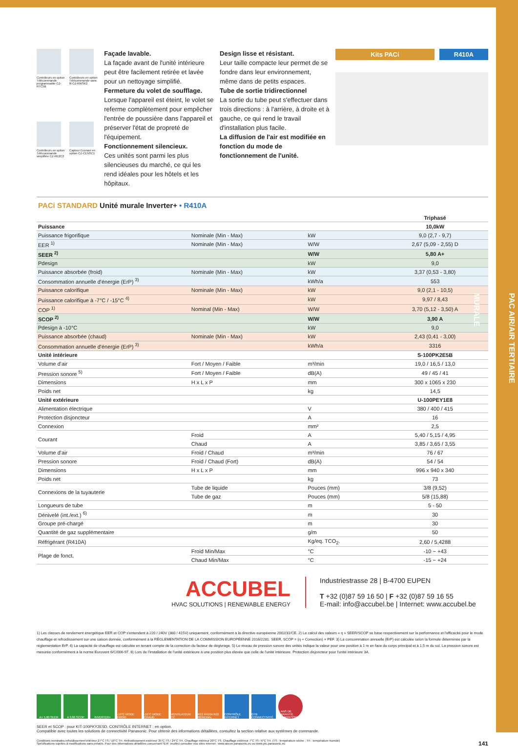PAC AIR/AIR TERTIAIRE
MURALE
Contrôleurs en option Télécommande programmable CZ-RTC5B
Contrôleurs en option Télécommande sans fil CZ-RWSK2
Contrôleurs en option Télécommande simplifiée CZ-RE2C2
Capteur Econavi en option CZ-CENSC1
Façade lavable.
La façade avant de l'unité intérieure peut être facilement retirée et lavée pour un nettoyage simplifié.
Fermeture du volet de soufflage.
Lorsque l'appareil est éteint, le volet se referme complètement pour empêcher l'entrée de poussière dans l'appareil et préserver l'état de propreté de l'équipement.
Fonctionnement silencieux.
Ces unités sont parmi les plus silencieuses du marché, ce qui les rend idéales pour les hôtels et les hôpitaux.
Design lisse et résistant.
Leur taille compacte leur permet de se fondre dans leur environnement, même dans de petits espaces.
Tube de sortie tridirectionnel
La sortie du tube peut s'effectuer dans trois directions : à l'arrière, à droite et à gauche, ce qui rend le travail d'installation plus facile.
La diffusion de l'air est modifiée en fonction du mode de fonctionnement de l'unité.
Kits PACi R410A
PACi STANDARD Unité murale Inverter+ • R410A
| | | | Triphasé |
| Puissance | | | 10,0kW |
| Puissance frigorifique | Nominale (Min - Max) | kW | 9,0 (2,7 - 9,7) |
| EER <sup>1)</sup> | Nominale (Min - Max) | W/W | 2,67 (5,09 - 2,55) D |
| SEER <sup>2)</sup> | | W/W | 5,80 A+ |
| Pdesign | | kW | 9,0 |
| Puissance absorbée (froid) | Nominale (Min - Max) | kW | 3,37 (0,53 - 3,80) |
| Consommation annuelle d'énergie (ErP) <sup>3)</sup> | | kWh/a | 553 |
| Puissance calorifique | Nominale (Min - Max) | kW | 9,0 (2,1 - 10,5) |
| Puissance calorifique à -7°C / -15°C <sup>4)</sup> | | kW | 9,97 / 8,43 |
| COP <sup>1)</sup> | Nominal (Min - Max) | W/W | 3,70 (5,12 - 3,50) A |
| SCOP <sup>2)</sup> | | W/W | 3,90 A |
| Pdesign à -10°C | | kW | 9,0 |
| Puissance absorbée (chaud) | Nominale (Min - Max) | kW | 2,43 (0,41 - 3,00) |
| Consommation annuelle d'énergie (ErP) <sup>3)</sup> | | kWh/a | 3316 |
| Unité intérieure | | | S-100PK2E5B |
| Volume d'air | Fort / Moyen / Faible | m³/min | 19,0 / 16,5 / 13,0 |
| Pression sonore <sup>5)</sup> | Fort / Moyen / Faible | dB(A) | 49 / 45 / 41 |
| Dimensions | H x L x P | mm | 300 x 1065 x 230 |
| Poids net | | kg | 14,5 |
| Unité extérieure | | | U-100PEY1E8 |
| Alimentation électrique | | V | 380 / 400 / 415 |
| Protection disjoncteur | | A | 16 |
| Connexion | | mm² | 2,5 |
| Courant | Froid | A | 5,40 / 5,15 / 4,95 |
| | Chaud | A | 3,85 / 3,65 / 3,55 |
| Volume d'air | Froid / Chaud | m³/min | 76 / 67 |
| Pression sonore | Froid / Chaud (Fort) | dB(A) | 54 / 54 |
| Dimensions | H x L x P | mm | 996 x 940 x 340 |
| Poids net | | kg | 73 |
| Connexions de la tuyauterie | Tube de liquide | Pouces (mm) | 3/8 (9,52) |
| | Tube de gaz | Pouces (mm) | 5/8 (15,88) |
| Longueurs de tube | | m | 5 - 50 |
| Dénivelé (int./ext.) <sup>6)</sup> | | m | 30 |
| Groupe pré-chargé | | m | 30 |
| Quantité de gaz supplémentaire | | g/m | 50 |
| Réfrigérant (R410A) | | Kg/eq. TCO<sub>2</sub>. | 2,60 / 5,4288 |
| Plage de fonct. | Froid Min/Max | °C | -10 ~ +43 |
| | Chaud Min/Max | °C | -15 ~ +24 |
ACCUBEL
HVAC SOLUTIONS | RENEWABLE ENERGY
Industriestrasse 28 | B-4700 EUPEN
T +32 (0)87 59 16 50 | F +32 (0)87 59 16 55
E-mail: info@accubel.be | Internet: www.accubel.be
1) Les classes de rendement énergétique EER et COP s'entendent à 220 / 240V (380 / 415V) uniquement, conformément à la directive européenne 2002/31/CE. 2) Le calcul des valeurs « η » SEER/SCOP se base respectivement sur la performance et l'efficacité pour le mode chauffage et refroidissement sur une saison donnée, conformément à la RÉGLEMENTATION DE LA COMMISSION EUROPÉENNE 2016/2281. SEER, SCOP = (η + Correction) × PEF. 3) La consommation annuelle (ErP) est calculée selon la formule déterminée par la réglementation ErP. 4) La capacité de chauffage est calculée en tenant compte de la correction du facteur de dégivrage. 5) Le niveau de pression sonore des unités indique la valeur pour une position à 1 m en face du corps principal et à 1,5 m du sol. La pression sonore est mesurée conformément à la norme Eurovent 6/C/006-97. 6) Lors de l'installation de l'unité extérieure à une position plus élevée que celle de l'unité intérieure. Protection disjoncteur pour l'unité intérieure 3A.
A+ 5,80 SEER A 3,80 SCOP INVERTER+ -10°C MODE FROID
-15°C MODE CHAUD
VENTILATEUR CC
R22 R410A R22 RENEWAL
CONTRÔLE INTERNET
GTB CONNECTIVITÉ
5 ANS DE GARANTIE COMPRESSEUR
SEER et SCOP : pour KIT-100PKY2E5D. CONTRÔLE INTERNET : en option.
Compatible avec toutes les solutions de connectivité Panasonic. Pour obtenir des informations détaillées, consultez la section relative aux systèmes de commande.
Conditions nominales refroidissement intérieur 27°C TS / 19°C TH. Refroidissement extérieur 35°C TS / 24°C TH. Chauffage intérieur 20°C TS. Chauffage extérieur 7°C TS / 6°C TH. (TS : température sèche ; TH : température humide)
Spécifications sujettes à modifications sans préavis. Pour des informations détaillées concernant l'ErP, veuillez consulter nos sites Internet : www.aircon.panasonic.eu ou www.ptc.panasonic.eu
141